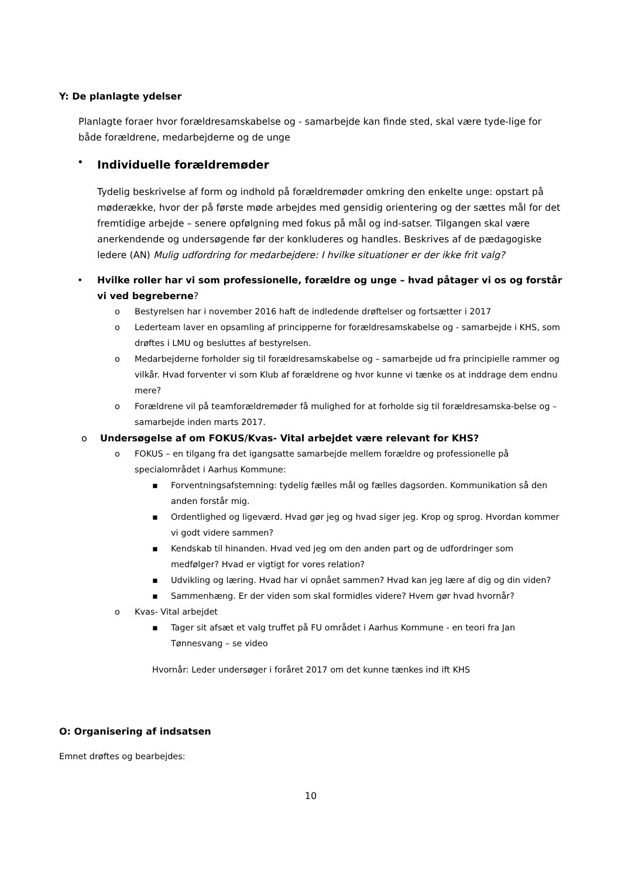Y: De planlagte ydelser
Planlagte foraer hvor forældresamskabelse og - samarbejde kan finde sted, skal være tyde-lige for både forældrene, medarbejderne og de unge
• Individuelle forældremøder
Tydelig beskrivelse af form og indhold på forældremøder omkring den enkelte unge: opstart på møderække, hvor der på første møde arbejdes med gensidig orientering og der sættes mål for det fremtidige arbejde – senere opfølgning med fokus på mål og ind-satser. Tilgangen skal være anerkendende og undersøgende før der konkluderes og handles. Beskrives af de pædagogiske ledere (AN) Mulig udfordring for medarbejdere: I hvilke situationer er der ikke frit valg?
• Hvilke roller har vi som professionelle, forældre og unge – hvad påtager vi os og forstår vi ved begreberne?
o Bestyrelsen har i november 2016 haft de indledende drøftelser og fortsætter i 2017
o Lederteam laver en opsamling af principperne for forældresamskabelse og - samarbejde i KHS, som drøftes i LMU og besluttes af bestyrelsen.
o Medarbejderne forholder sig til forældresamskabelse og – samarbejde ud fra principielle rammer og vilkår. Hvad forventer vi som Klub af forældrene og hvor kunne vi tænke os at inddrage dem endnu mere?
o Forældrene vil på teamforældremøder få mulighed for at forholde sig til forældresamska-belse og – samarbejde inden marts 2017.
o Undersøgelse af om FOKUS/Kvas- Vital arbejdet være relevant for KHS?
o FOKUS – en tilgang fra det igangsatte samarbejde mellem forældre og professionelle på specialområdet i Aarhus Kommune:
▪ Forventningsafstemning: tydelig fælles mål og fælles dagsorden. Kommunikation så den anden forstår mig.
▪ Ordentlighed og ligeværd. Hvad gør jeg og hvad siger jeg. Krop og sprog. Hvordan kommer vi godt videre sammen?
▪ Kendskab til hinanden. Hvad ved jeg om den anden part og de udfordringer som medfølger? Hvad er vigtigt for vores relation?
▪ Udvikling og læring. Hvad har vi opnået sammen? Hvad kan jeg lære af dig og din viden?
▪ Sammenhæng. Er der viden som skal formidles videre? Hvem gør hvad hvornår?
o Kvas- Vital arbejdet
▪ Tager sit afsæt et valg truffet på FU området i Aarhus Kommune - en teori fra Jan Tønnesvang – se video
Hvornår: Leder undersøger i foråret 2017 om det kunne tænkes ind ift KHS
O: Organisering af indsatsen
Emnet drøftes og bearbejdes:
10